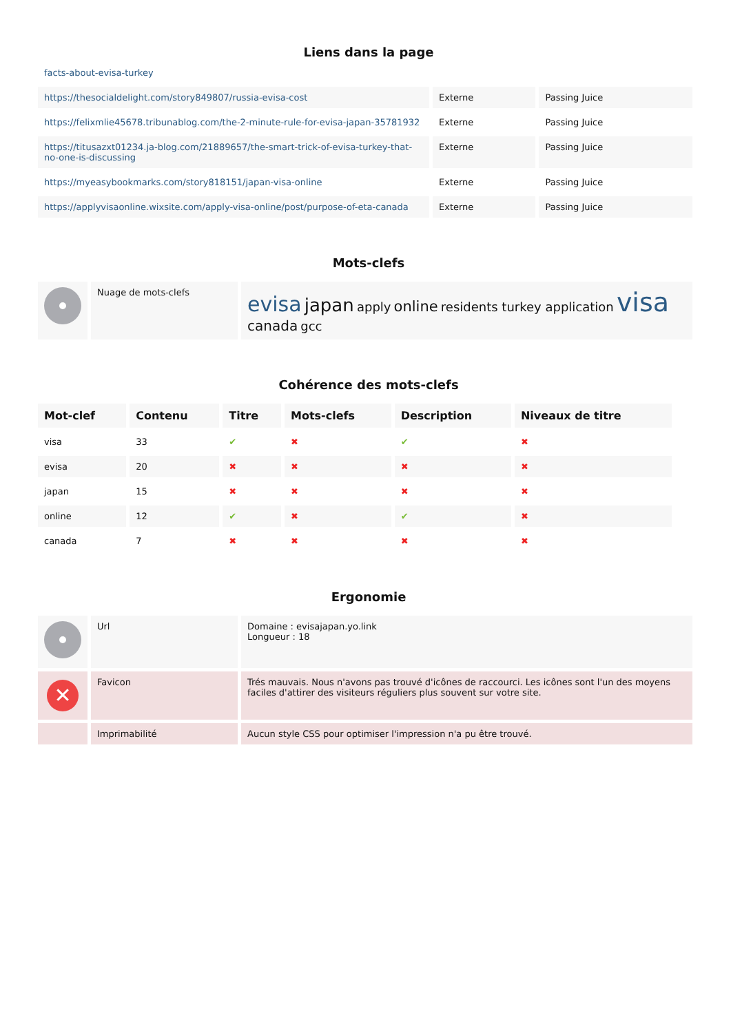Liens dans la page
facts-about-evisa-turkey
| https://thesocialdelight.com/story849807/russia-evisa-cost | Externe | Passing Juice |
| https://felixmlie45678.tribunablog.com/the-2-minute-rule-for-evisa-japan-35781932 | Externe | Passing Juice |
| https://titusazxt01234.ja-blog.com/21889657/the-smart-trick-of-evisa-turkey-that-no-one-is-discussing | Externe | Passing Juice |
| https://myeasybookmarks.com/story818151/japan-visa-online | Externe | Passing Juice |
| https://applyvisaonline.wixsite.com/apply-visa-online/post/purpose-of-eta-canada | Externe | Passing Juice |
Mots-clefs
| | Nuage de mots-clefs | evisa japan apply online residents turkey application visa canada gcc |
Cohérence des mots-clefs
| Mot-clef | Contenu | Titre | Mots-clefs | Description | Niveaux de titre |
| --- | --- | --- | --- | --- | --- |
| visa | 33 | ✔ | ✖ | ✔ | ✖ |
| evisa | 20 | ✖ | ✖ | ✖ | ✖ |
| japan | 15 | ✖ | ✖ | ✖ | ✖ |
| online | 12 | ✔ | ✖ | ✔ | ✖ |
| canada | 7 | ✖ | ✖ | ✖ | ✖ |
Ergonomie
| | Url | Domaine : evisajapan.yo.link Longueur : 18 |
| ✕ | Favicon | Trés mauvais. Nous n'avons pas trouvé d'icônes de raccourci. Les icônes sont l'un des moyens faciles d'attirer des visiteurs réguliers plus souvent sur votre site. |
| | Imprimabilité | Aucun style CSS pour optimiser l'impression n'a pu être trouvé. |